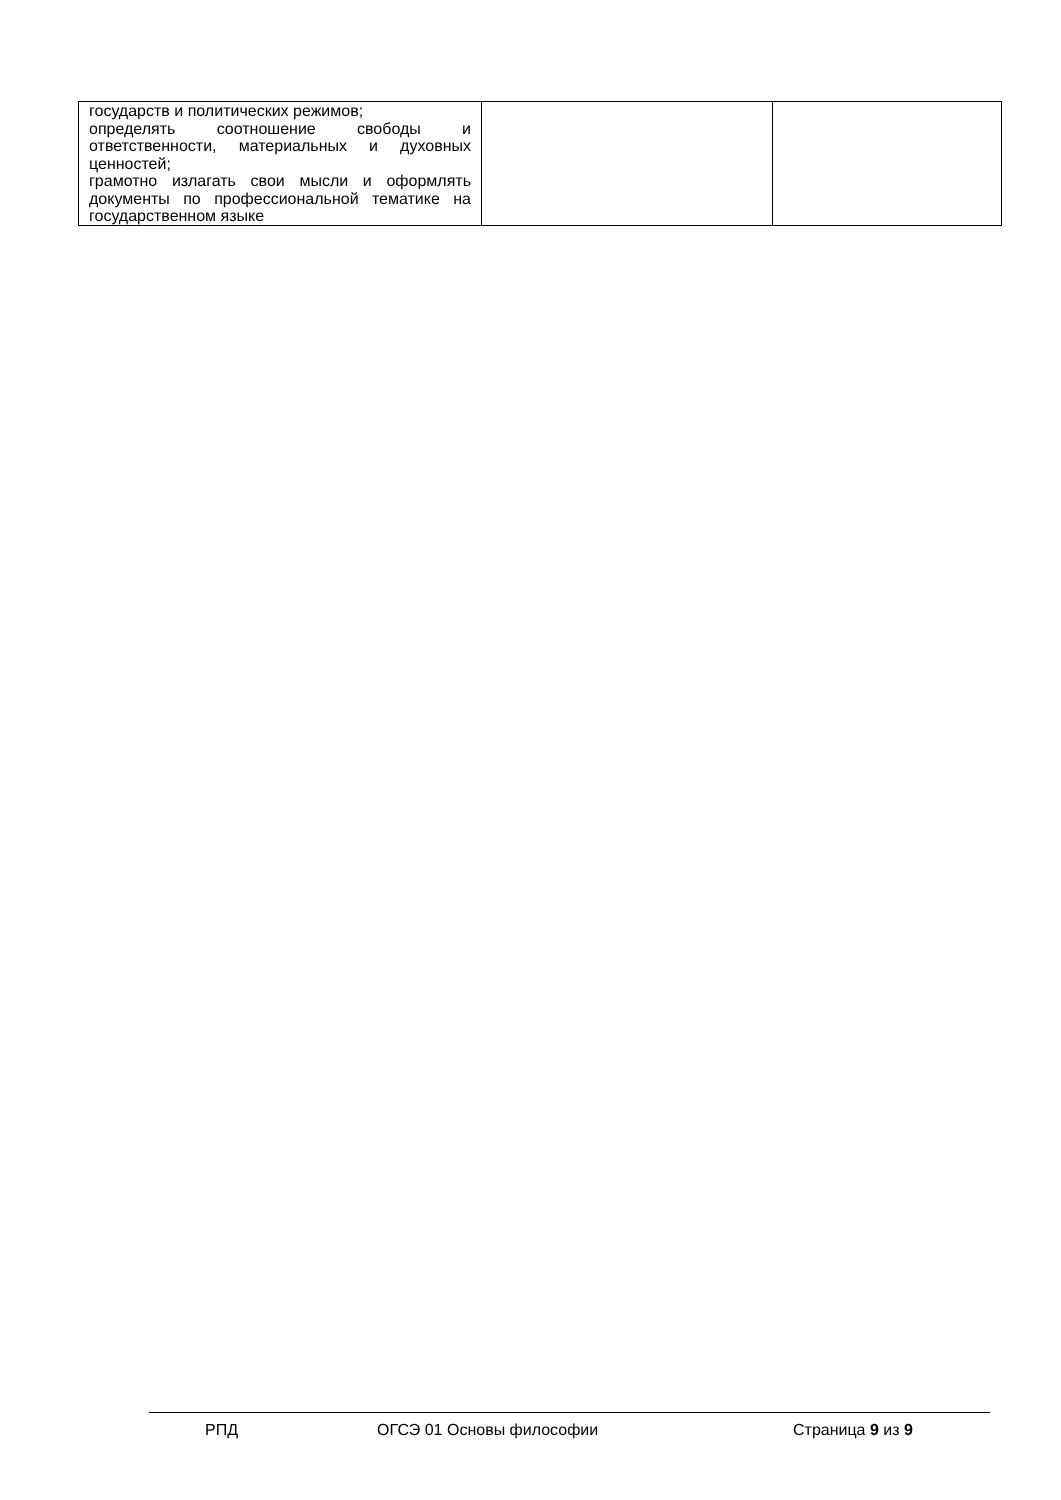| государств и политических режимов; определять соотношение свободы и ответственности, материальных и духовных ценностей; грамотно излагать свои мысли и оформлять документы по профессиональной тематике на государственном языке | | |
РПД ОГСЭ 01 Основы философии Страница 9 из 9